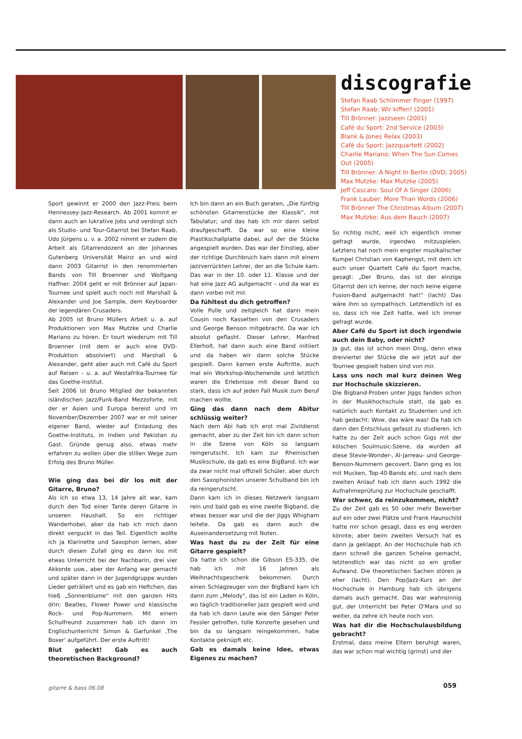discografie
Stefan Raab Schlimmer Finger (1997)
Stefan Raab: Wir kiffen! (2001)
Till Brönner: Jazzseen (2001)
Café du Sport: 2nd Service (2003)
Blank & Jones Relax (2003)
Café du Sport: Jazzquartett (2002)
Charlie Mariano: When The Sun Comes Out (2005)
Till Brönner: A Night In Berlin (DVD, 2005)
Max Mutzke: Max Mutzke (2005)
Jeff Cascaro: Soul Of A Singer (2006)
Frank Lauber: More Than Words (2006)
Till Brönner The Christmas Album (2007)
Max Mutzke: Aus dem Bauch (2007)
Sport gewinnt er 2000 den Jazz-Preis beim Hennessey-Jazz-Research. Ab 2001 kommt er dann auch an lukrative Jobs und verdingt sich als Studio- und Tour-Gitarrist bei Stefan Raab, Udo Jürgens u. v. a. 2002 nimmt er zudem die Arbeit als Gitarrendozent an der Johannes Gutenberg Universität Mainz an und wird dann 2003 Gitarrist in den renommierten Bands von Till Broenner und Wolfgang Haffner. 2004 geht er mit Brönner auf Japan-Tournee und spielt auch noch mit Marshall & Alexander und Joe Sample, dem Keyboarder der legendären Crusaders.
Ab 2005 ist Bruno Müllers Arbeit u. a. auf Produktionen von Max Mutzke und Charlie Mariano zu hören. Er tourt wiederum mit Till Broenner (mit dem er auch eine DVD-Produktion absolviert) und Marshall & Alexander, geht aber auch mit Café du Sport auf Reisen – u. a. auf Westafrika-Tournee für das Goethe-Institut.
Seit 2006 ist Bruno Mitglied der bekannten isländischen Jazz/Funk-Band Mezzoforte, mit der er Asien und Europa bereist und im November/Dezember 2007 war er mit seiner eigener Band, wieder auf Einladung des Goethe-Instituts, in Indien und Pakistan zu Gast. Gründe genug also, etwas mehr erfahren zu wollen über die stillen Wege zum Erfolg des Bruno Müller.
Wie ging das bei dir los mit der Gitarre, Bruno?
Als ich so etwa 13, 14 Jahre alt war, kam durch den Tod einer Tante deren Gitarre in unseren Haushalt. So ein richtiger Wanderhobel, aber da hab ich mich dann direkt verguckt in das Teil. Eigentlich wollte ich ja Klarinette und Saxophon lernen, aber durch diesen Zufall ging es dann los mit etwas Unterricht bei der Nachbarin, drei vier Akkorde usw., aber der Anfang war gemacht und später dann in der Jugendgruppe wurden Lieder geträllert und es gab ein Heftchen, das hieß „Sonnenblume" mit den ganzen Hits drin: Beatles, Flower Power und klassische Rock- und Pop-Nummern. Mit einem Schulfreund zusammen hab ich dann im Englischunterricht Simon & Garfunkel ‚The Boxer' aufgeführt. Der erste Auftritt!
Blut geleckt! Gab es auch theoretischen Background?
Ich bin dann an ein Buch geraten, „Die fünfzig schönsten Gitarrenstücke der Klassik", mit Tabulatur; und das hab ich mir dann selbst draufgeschafft. Da war so eine kleine Plastikschallplatte dabei, auf der die Stücke angespielt wurden. Das war der Einstieg, aber der richtige Durchbruch kam dann mit einem jazzverrückten Lehrer, der an die Schule kam. Das war in der 10. oder 11. Klasse und der hat eine Jazz AG aufgemacht – und da war es dann vorbei mit mir.
Da fühltest du dich getroffen?
Volle Pulle und zeitgleich hat dann mein Cousin noch Kassetten von den Crusaders und George Benson mitgebracht. Da war ich absolut geflasht. Dieser Lehrer, Manfred Ellerholt, hat dann auch eine Band initiiert und da haben wir dann solche Stücke gespielt. Dann kamen erste Auftritte, auch mal ein Workshop-Wochenende und letztlich waren die Erlebnisse mit dieser Band so stark, dass ich auf jeden Fall Musik zum Beruf machen wollte.
Ging das dann nach dem Abitur schlüssig weiter?
Nach dem Abi hab ich erst mal Zivildienst gemacht, aber zu der Zeit bin ich dann schon in die Szene von Köln so langsam reingerutscht. Ich kam zur Rheinischen Musikschule, da gab es eine BigBand. Ich war da zwar nicht mal offiziell Schüler, aber durch den Saxophonisten unserer Schulband bin ich da reingerutscht.
Dann kam ich in dieses Netzwerk langsam rein und bald gab es eine zweite Bigband, die etwas besser war und die der Jiggs Whigham leitete. Da gab es dann auch die Auseinandersetzung mit Noten.
Was hast du zu der Zeit für eine Gitarre gespielt?
Da hatte ich schon die Gibson ES-335, die hab ich mit 16 Jahren als Weihnachtsgeschenk bekommen. Durch einen Schlagzeuger von der BigBand kam ich dann zum „Melody", das ist ein Laden in Köln, wo täglich traditioneller Jazz gespielt wird und da hab ich dann Leute wie den Sänger Peter Fessler getroffen, tolle Konzerte gesehen und bin da so langsam reingekommen, habe Kontakte geknüpft etc.
Gab es damals keine Idee, etwas Eigenes zu machen?
So richtig nicht, weil ich eigentlich immer gefragt wurde, irgendwo mitzuspielen. Letztens hat noch mein engster musikalischer Kumpel Christian von Kaphengst, mit dem ich auch unser Quartett Café du Sport mache, gesagt: „Der Bruno, das ist der einzige Gitarrist den ich kenne, der noch keine eigene Fusion-Band aufgemacht hat!" (lacht) Das wäre ihm so sympathisch. Letztendlich ist es so, dass ich nie Zeit hatte, weil ich immer gefragt wurde.
Aber Café du Sport ist doch irgendwie auch dein Baby, oder nicht?
Ja gut, das ist schon mein Ding, denn etwa dreiviertel der Stücke die wir jetzt auf der Tournee gespielt haben sind von mir.
Lass uns noch mal kurz deinen Weg zur Hochschule skizzieren.
Die Bigband-Proben unter Jiggs fanden schon in der Musikhochschule statt, da gab es natürlich auch Kontakt zu Studenten und ich hab gedacht: Wow, das wäre was! Da hab ich dann den Entschluss gefasst zu studieren. Ich hatte zu der Zeit auch schon Gigs mit der kölschen Soulmusic-Szene, da wurden all diese Stevie-Wonder-, Al-Jarreau- und George-Benson-Nummern gecovert. Dann ging es los mit Mucken, Top-40-Bands etc. und nach dem zweiten Anlauf hab ich dann auch 1992 die Aufnahmeprüfung zur Hochschule geschafft.
War schwer, da reinzukommen, nicht?
Zu der Zeit gab es 50 oder mehr Bewerber auf ein oder zwei Plätze und Frank Haunschild hatte mir schon gesagt, dass es eng werden könnte; aber beim zweiten Versuch hat es dann ja geklappt. An der Hochschule hab ich dann schnell die ganzen Scheine gemacht, letztendlich war das nicht so ein großer Aufwand. Die theoretischen Sachen stören ja eher (lacht). Den Pop/Jazz-Kurs an der Hochschule in Hamburg hab ich übrigens damals auch gemacht. Das war wahnsinnig gut, der Unterricht bei Peter O'Mara und so weiter, da zehre ich heute noch von.
Was hat dir die Hochschulausbildung gebracht?
Erstmal, dass meine Eltern beruhigt waren, das war schon mal wichtig (grinst) und der
gitarre & bass 06.08 059